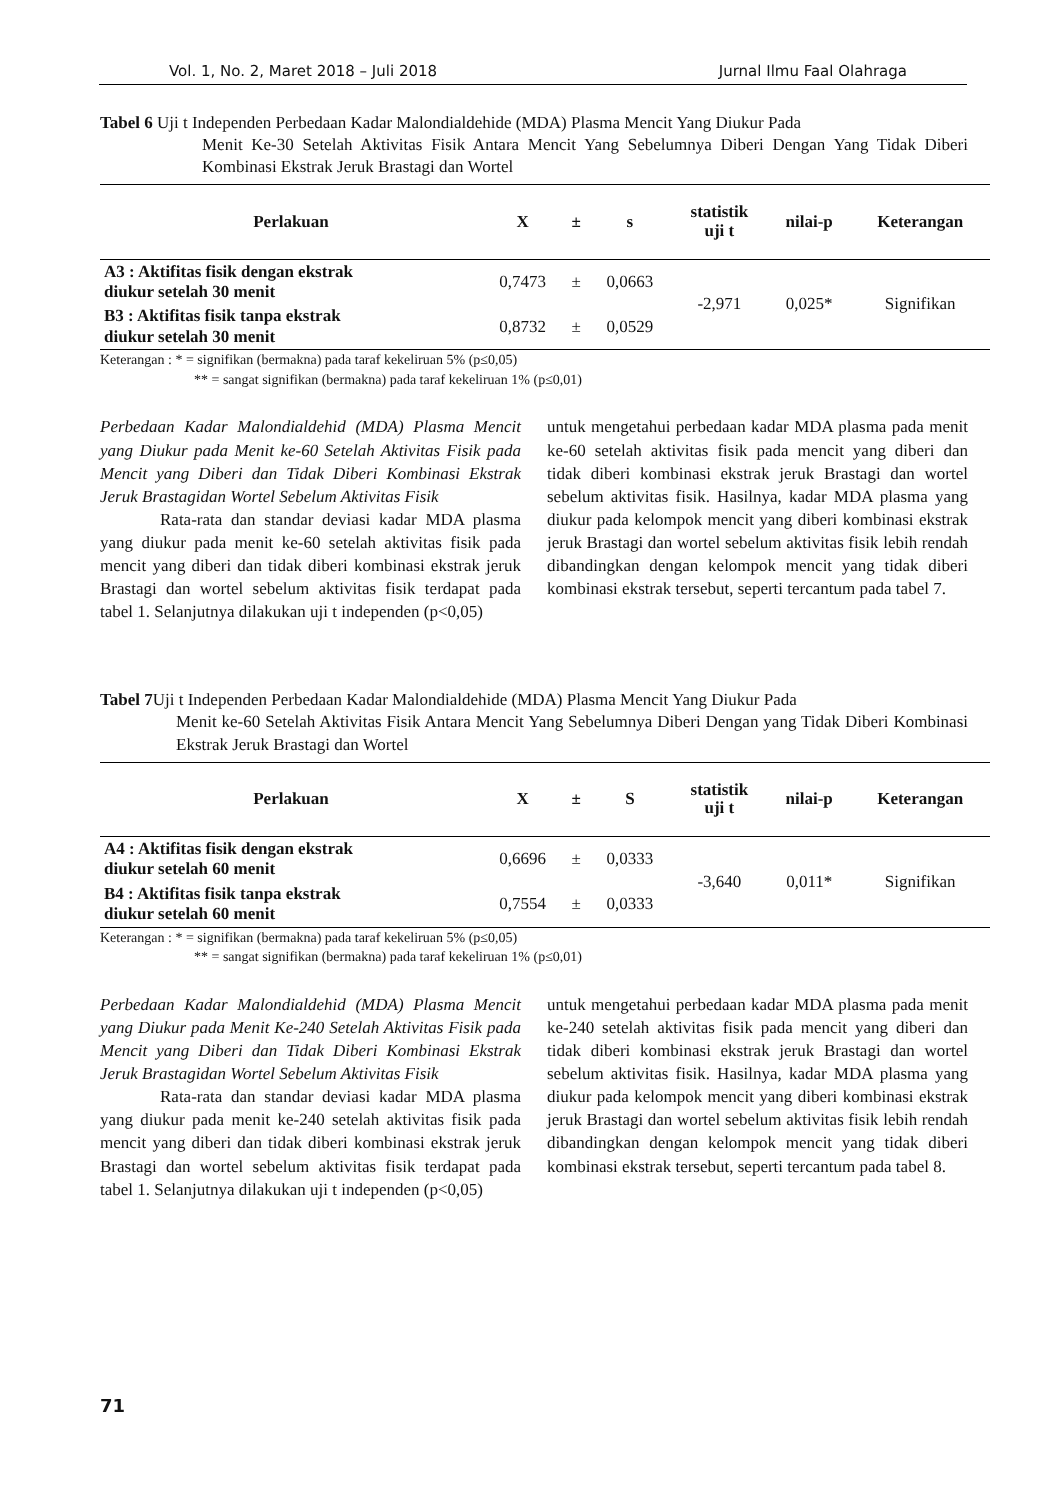Vol. 1, No. 2, Maret 2018 – Juli 2018 Jurnal Ilmu Faal Olahraga
Tabel 6 Uji t Independen Perbedaan Kadar Malondialdehide (MDA) Plasma Mencit Yang Diukur Pada
Menit Ke-30 Setelah Aktivitas Fisik Antara Mencit Yang Sebelumnya Diberi Dengan Yang Tidak Diberi Kombinasi Ekstrak Jeruk Brastagi dan Wortel
| Perlakuan | X | ± | s | statistik uji t | nilai-p | Keterangan |
| --- | --- | --- | --- | --- | --- | --- |
| A3 : Aktifitas fisik dengan ekstrak diukur setelah 30 menit | 0,7473 | ± | 0,0663 | -2,971 | 0,025* | Signifikan |
| B3 : Aktifitas fisik tanpa ekstrak diukur setelah 30 menit | 0,8732 | ± | 0,0529 | | | |
Keterangan : * = signifikan (bermakna) pada taraf kekeliruan 5% (p≤0,05)
** = sangat signifikan (bermakna) pada taraf kekeliruan 1% (p≤0,01)
Perbedaan Kadar Malondialdehid (MDA) Plasma Mencit yang Diukur pada Menit ke-60 Setelah Aktivitas Fisik pada Mencit yang Diberi dan Tidak Diberi Kombinasi Ekstrak Jeruk Brastagidan Wortel Sebelum Aktivitas Fisik
Rata-rata dan standar deviasi kadar MDA plasma yang diukur pada menit ke-60 setelah aktivitas fisik pada mencit yang diberi dan tidak diberi kombinasi ekstrak jeruk Brastagi dan wortel sebelum aktivitas fisik terdapat pada tabel 1. Selanjutnya dilakukan uji t independen (p<0,05)
untuk mengetahui perbedaan kadar MDA plasma pada menit ke-60 setelah aktivitas fisik pada mencit yang diberi dan tidak diberi kombinasi ekstrak jeruk Brastagi dan wortel sebelum aktivitas fisik. Hasilnya, kadar MDA plasma yang diukur pada kelompok mencit yang diberi kombinasi ekstrak jeruk Brastagi dan wortel sebelum aktivitas fisik lebih rendah dibandingkan dengan kelompok mencit yang tidak diberi kombinasi ekstrak tersebut, seperti tercantum pada tabel 7.
Tabel 7 Uji t Independen Perbedaan Kadar Malondialdehide (MDA) Plasma Mencit Yang Diukur Pada
Menit ke-60 Setelah Aktivitas Fisik Antara Mencit Yang Sebelumnya Diberi Dengan yang Tidak Diberi Kombinasi Ekstrak Jeruk Brastagi dan Wortel
| Perlakuan | X | ± | S | statistik uji t | nilai-p | Keterangan |
| --- | --- | --- | --- | --- | --- | --- |
| A4 : Aktifitas fisik dengan ekstrak diukur setelah 60 menit | 0,6696 | ± | 0,0333 | -3,640 | 0,011* | Signifikan |
| B4 : Aktifitas fisik tanpa ekstrak diukur setelah 60 menit | 0,7554 | ± | 0,0333 | | | |
Keterangan : * = signifikan (bermakna) pada taraf kekeliruan 5% (p≤0,05)
** = sangat signifikan (bermakna) pada taraf kekeliruan 1% (p≤0,01)
Perbedaan Kadar Malondialdehid (MDA) Plasma Mencit yang Diukur pada Menit Ke-240 Setelah Aktivitas Fisik pada Mencit yang Diberi dan Tidak Diberi Kombinasi Ekstrak Jeruk Brastagidan Wortel Sebelum Aktivitas Fisik
Rata-rata dan standar deviasi kadar MDA plasma yang diukur pada menit ke-240 setelah aktivitas fisik pada mencit yang diberi dan tidak diberi kombinasi ekstrak jeruk Brastagi dan wortel sebelum aktivitas fisik terdapat pada tabel 1. Selanjutnya dilakukan uji t independen (p<0,05)
untuk mengetahui perbedaan kadar MDA plasma pada menit ke-240 setelah aktivitas fisik pada mencit yang diberi dan tidak diberi kombinasi ekstrak jeruk Brastagi dan wortel sebelum aktivitas fisik. Hasilnya, kadar MDA plasma yang diukur pada kelompok mencit yang diberi kombinasi ekstrak jeruk Brastagi dan wortel sebelum aktivitas fisik lebih rendah dibandingkan dengan kelompok mencit yang tidak diberi kombinasi ekstrak tersebut, seperti tercantum pada tabel 8.
71